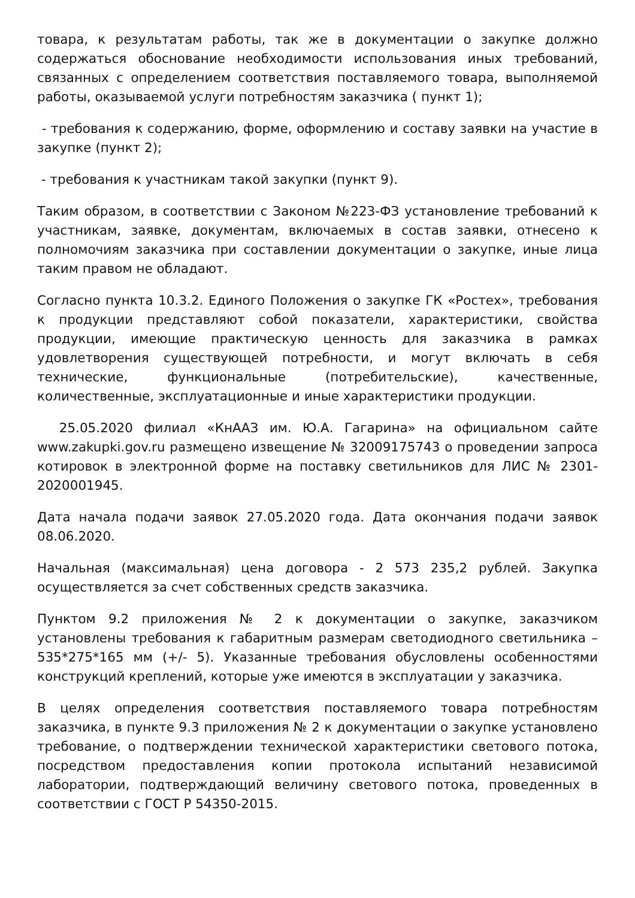товара, к результатам работы, так же в документации о закупке должно содержаться обоснование необходимости использования иных требований, связанных с определением соответствия поставляемого товара, выполняемой работы, оказываемой услуги потребностям заказчика ( пункт 1);
- требования к содержанию, форме, оформлению и составу заявки на участие в закупке (пункт 2);
- требования к участникам такой закупки (пункт 9).
Таким образом, в соответствии с Законом №223-ФЗ установление требований к участникам, заявке, документам, включаемых в состав заявки, отнесено к полномочиям заказчика при составлении документации о закупке, иные лица таким правом не обладают.
Согласно пункта 10.3.2. Единого Положения о закупке ГК «Ростех», требования к продукции представляют собой показатели, характеристики, свойства продукции, имеющие практическую ценность для заказчика в рамках удовлетворения существующей потребности, и могут включать в себя технические, функциональные (потребительские), качественные, количественные, эксплуатационные и иные характеристики продукции.
25.05.2020 филиал «КнААЗ им. Ю.А. Гагарина» на официальном сайте www.zakupki.gov.ru размещено извещение № 32009175743 о проведении запроса котировок в электронной форме на поставку светильников для ЛИС № 2301-2020001945.
Дата начала подачи заявок 27.05.2020 года. Дата окончания подачи заявок 08.06.2020.
Начальная (максимальная) цена договора - 2 573 235,2 рублей. Закупка осуществляется за счет собственных средств заказчика.
Пунктом 9.2 приложения № 2 к документации о закупке, заказчиком установлены требования к габаритным размерам светодиодного светильника – 535*275*165 мм (+/- 5). Указанные требования обусловлены особенностями конструкций креплений, которые уже имеются в эксплуатации у заказчика.
В целях определения соответствия поставляемого товара потребностям заказчика, в пункте 9.3 приложения № 2 к документации о закупке установлено требование, о подтверждении технической характеристики светового потока, посредством предоставления копии протокола испытаний независимой лаборатории, подтверждающий величину светового потока, проведенных в соответствии с ГОСТ Р 54350-2015.